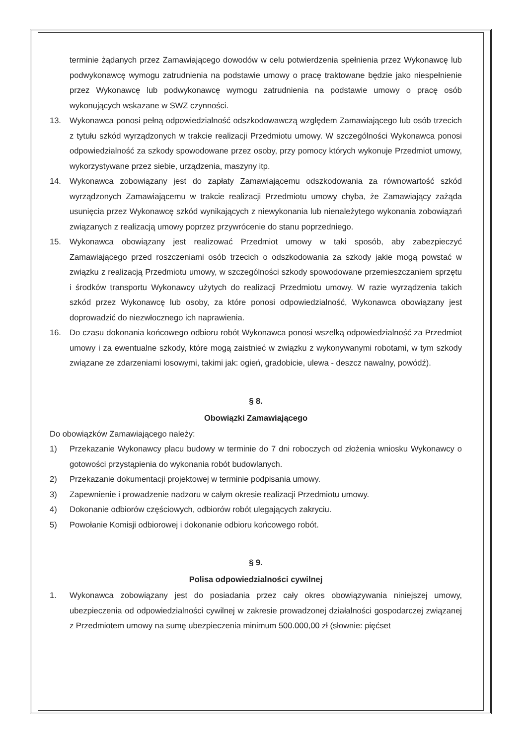terminie żądanych przez Zamawiającego dowodów w celu potwierdzenia spełnienia przez Wykonawcę lub podwykonawcę wymogu zatrudnienia na podstawie umowy o pracę traktowane będzie jako niespełnienie przez Wykonawcę lub podwykonawcę wymogu zatrudnienia na podstawie umowy o pracę osób wykonujących wskazane w SWZ czynności.
13. Wykonawca ponosi pełną odpowiedzialność odszkodowawczą względem Zamawiającego lub osób trzecich z tytułu szkód wyrządzonych w trakcie realizacji Przedmiotu umowy. W szczególności Wykonawca ponosi odpowiedzialność za szkody spowodowane przez osoby, przy pomocy których wykonuje Przedmiot umowy, wykorzystywane przez siebie, urządzenia, maszyny itp.
14. Wykonawca zobowiązany jest do zapłaty Zamawiającemu odszkodowania za równowartość szkód wyrządzonych Zamawiającemu w trakcie realizacji Przedmiotu umowy chyba, że Zamawiający zażąda usunięcia przez Wykonawcę szkód wynikających z niewykonania lub nienależytego wykonania zobowiązań związanych z realizacją umowy poprzez przywrócenie do stanu poprzedniego.
15. Wykonawca obowiązany jest realizować Przedmiot umowy w taki sposób, aby zabezpieczyć Zamawiającego przed roszczeniami osób trzecich o odszkodowania za szkody jakie mogą powstać w związku z realizacją Przedmiotu umowy, w szczególności szkody spowodowane przemieszczaniem sprzętu i środków transportu Wykonawcy użytych do realizacji Przedmiotu umowy. W razie wyrządzenia takich szkód przez Wykonawcę lub osoby, za które ponosi odpowiedzialność, Wykonawca obowiązany jest doprowadzić do niezwłocznego ich naprawienia.
16. Do czasu dokonania końcowego odbioru robót Wykonawca ponosi wszelką odpowiedzialność za Przedmiot umowy i za ewentualne szkody, które mogą zaistnieć w związku z wykonywanymi robotami, w tym szkody związane ze zdarzeniami losowymi, takimi jak: ogień, gradobicie, ulewa - deszcz nawalny, powódź).
§ 8.
Obowiązki Zamawiającego
Do obowiązków Zamawiającego należy:
1) Przekazanie Wykonawcy placu budowy w terminie do 7 dni roboczych od złożenia wniosku Wykonawcy o gotowości przystąpienia do wykonania robót budowlanych.
2) Przekazanie dokumentacji projektowej w terminie podpisania umowy.
3) Zapewnienie i prowadzenie nadzoru w całym okresie realizacji Przedmiotu umowy.
4) Dokonanie odbiorów częściowych, odbiorów robót ulegających zakryciu.
5) Powołanie Komisji odbiorowej i dokonanie odbioru końcowego robót.
§ 9.
Polisa odpowiedzialności cywilnej
1. Wykonawca zobowiązany jest do posiadania przez cały okres obowiązywania niniejszej umowy, ubezpieczenia od odpowiedzialności cywilnej w zakresie prowadzonej działalności gospodarczej związanej z Przedmiotem umowy na sumę ubezpieczenia minimum 500.000,00 zł (słownie: pięćset